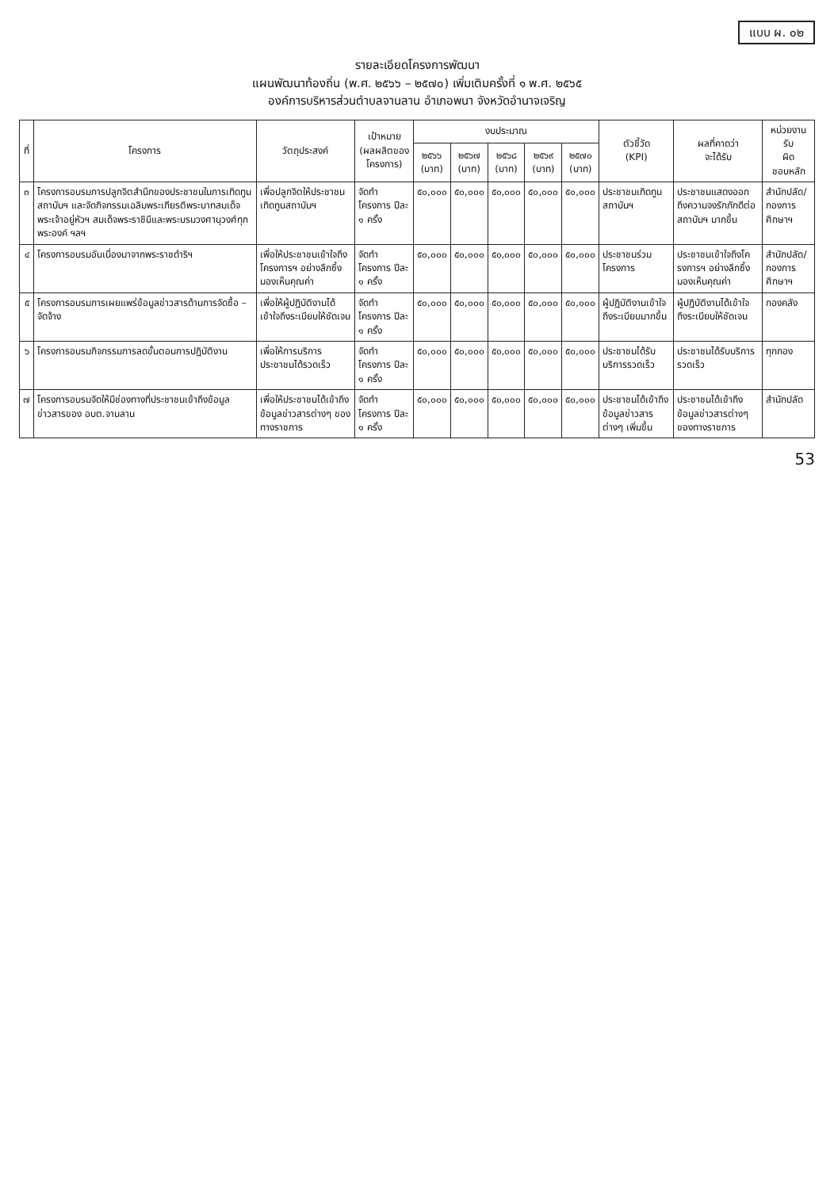แบบ ผ. ๐๒
รายละเอียดโครงการพัฒนา
แผนพัฒนาท้องถิ่น (พ.ศ. ๒๕๖๖ – ๒๕๗๐) เพิ่มเติมครั้งที่ ๑ พ.ศ. ๒๕๖๕
องค์การบริหารส่วนตำบลจานลาน อำเภอพนา จังหวัดอำนาจเจริญ
| ที่ | โครงการ | วัตถุประสงค์ | เป้าหมาย (ผลผลิตของโครงการ) | งบประมาณ | | | | | ตัวชี้วัด (KPI) | ผลที่คาดว่า จะได้รับ | หน่วยงานรับ ผิด ชอบหลัก |
| --- | --- | --- | --- | --- | --- | --- | --- | --- | --- | --- | --- |
| | | | | ๒๕๖๖ (บาท) | ๒๕๖๗ (บาท) | ๒๕๖๘ (บาท) | ๒๕๖๙ (บาท) | ๒๕๗๐ (บาท) | | | |
| ๓ | โครงการอบรมการปลูกจิตสำนึกของประชาชนในการเทิดทูนสถาบันฯ และจัดกิจกรรมเฉลิมพระเกียรติพระบาทสมเด็จพระเจ้าอยู่หัวฯ สมเด็จพระราชินีและพระบรมวงศานุวงศ์ทุกพระองค์ ฯลฯ | เพื่อปลูกจิตให้ประชาชนเทิดทูนสถาบันฯ | จัดทำโครงการ ปีละ ๑ ครั้ง | ๕๐,๐๐๐ | ๕๐,๐๐๐ | ๕๐,๐๐๐ | ๕๐,๐๐๐ | ๕๐,๐๐๐ | ประชาชนเทิดทูนสถาบันฯ | ประชาชนแสดงออกถึงความจงรักภักดีต่อสถาบันฯ มากขึ้น | สำนักปลัด/กองการศึกษาฯ |
| ๔ | โครงการอบรมอันเนื่องมาจากพระราชดำริฯ | เพื่อให้ประชาชนเข้าใจถึงโครงการฯ อย่างลึกซึ้ง มองเห็นคุณค่า | จัดทำโครงการ ปีละ ๑ ครั้ง | ๕๐,๐๐๐ | ๕๐,๐๐๐ | ๕๐,๐๐๐ | ๕๐,๐๐๐ | ๕๐,๐๐๐ | ประชาชนร่วมโครงการ | ประชาชนเข้าใจถึงโครงการฯ อย่างลึกซึ้ง มองเห็นคุณค่า | สำนักปลัด/กองการศึกษาฯ |
| ๕ | โครงการอบรมการเผยแพร่ข้อมูลข่าวสารด้านการจัดซื้อ – จัดจ้าง | เพื่อให้ผู้ปฏิบัติงานได้เข้าใจถึงระเบียบให้ชัดเจน | จัดทำโครงการ ปีละ ๑ ครั้ง | ๕๐,๐๐๐ | ๕๐,๐๐๐ | ๕๐,๐๐๐ | ๕๐,๐๐๐ | ๕๐,๐๐๐ | ผู้ปฏิบัติงานเข้าใจถึงระเบียบมากขึ้น | ผู้ปฏิบัติงานได้เข้าใจถึงระเบียบให้ชัดเจน | กองคลัง |
| ๖ | โครงการอบรมกิจกรรมการลดขั้นตอนการปฏิบัติงาน | เพื่อให้การบริการประชาชนได้รวดเร็ว | จัดทำโครงการ ปีละ ๑ ครั้ง | ๕๐,๐๐๐ | ๕๐,๐๐๐ | ๕๐,๐๐๐ | ๕๐,๐๐๐ | ๕๐,๐๐๐ | ประชาชนได้รับบริการรวดเร็ว | ประชาชนได้รับบริการรวดเร็ว | ทุกกอง |
| ๗ | โครงการอบรมจัดให้มีช่องทางที่ประชาชนเข้าถึงข้อมูลข่าวสารของ อบต.จานลาน | เพื่อให้ประชาชนได้เข้าถึงข้อมูลข่าวสารต่างๆ ของทางราชการ | จัดทำโครงการ ปีละ ๑ ครั้ง | ๕๐,๐๐๐ | ๕๐,๐๐๐ | ๕๐,๐๐๐ | ๕๐,๐๐๐ | ๕๐,๐๐๐ | ประชาชนได้เข้าถึงข้อมูลข่าวสารต่างๆ เพิ่มขึ้น | ประชาชนได้เข้าถึงข้อมูลข่าวสารต่างๆ ของทางราชการ | สำนักปลัด |
53